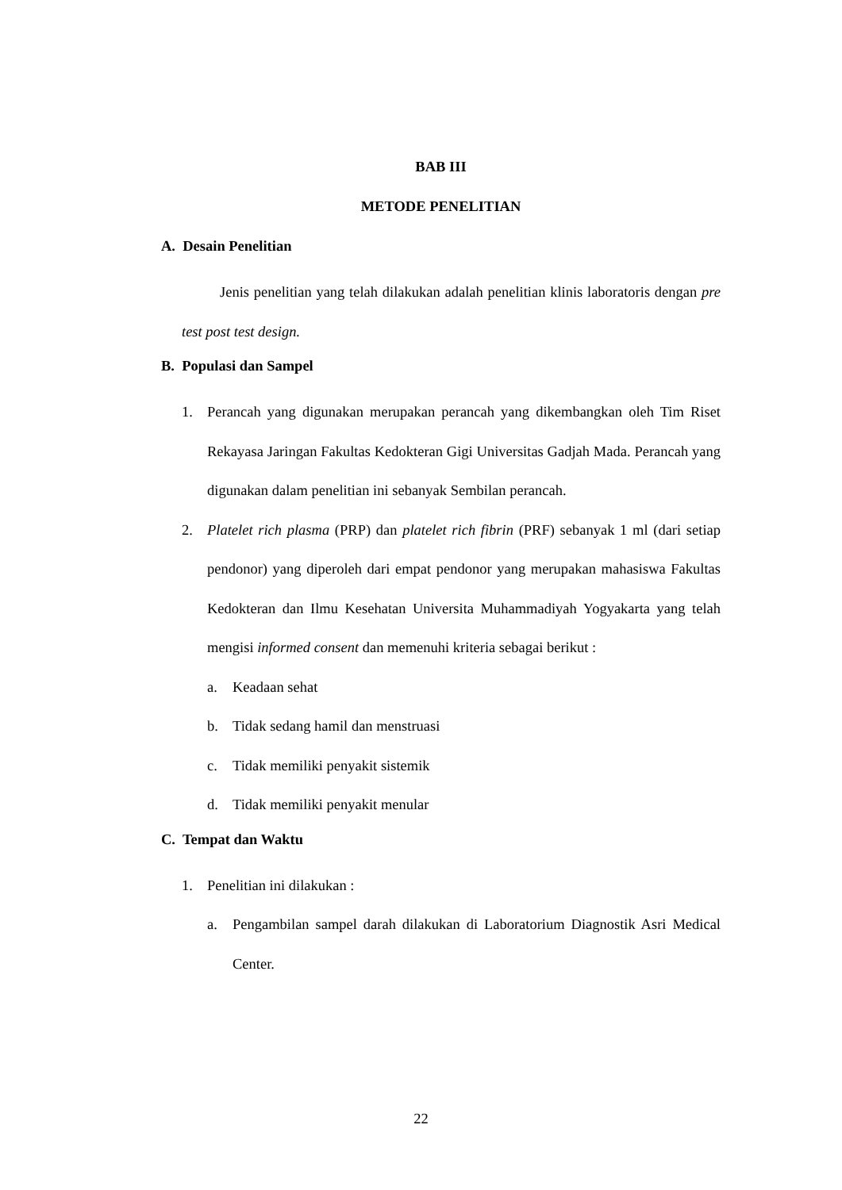BAB III
METODE PENELITIAN
A. Desain Penelitian
Jenis penelitian yang telah dilakukan adalah penelitian klinis laboratoris dengan pre test post test design.
B. Populasi dan Sampel
1. Perancah yang digunakan merupakan perancah yang dikembangkan oleh Tim Riset Rekayasa Jaringan Fakultas Kedokteran Gigi Universitas Gadjah Mada. Perancah yang digunakan dalam penelitian ini sebanyak Sembilan perancah.
2. Platelet rich plasma (PRP) dan platelet rich fibrin (PRF) sebanyak 1 ml (dari setiap pendonor) yang diperoleh dari empat pendonor yang merupakan mahasiswa Fakultas Kedokteran dan Ilmu Kesehatan Universita Muhammadiyah Yogyakarta yang telah mengisi informed consent dan memenuhi kriteria sebagai berikut :
a. Keadaan sehat
b. Tidak sedang hamil dan menstruasi
c. Tidak memiliki penyakit sistemik
d. Tidak memiliki penyakit menular
C. Tempat dan Waktu
1. Penelitian ini dilakukan :
a. Pengambilan sampel darah dilakukan di Laboratorium Diagnostik Asri Medical Center.
22